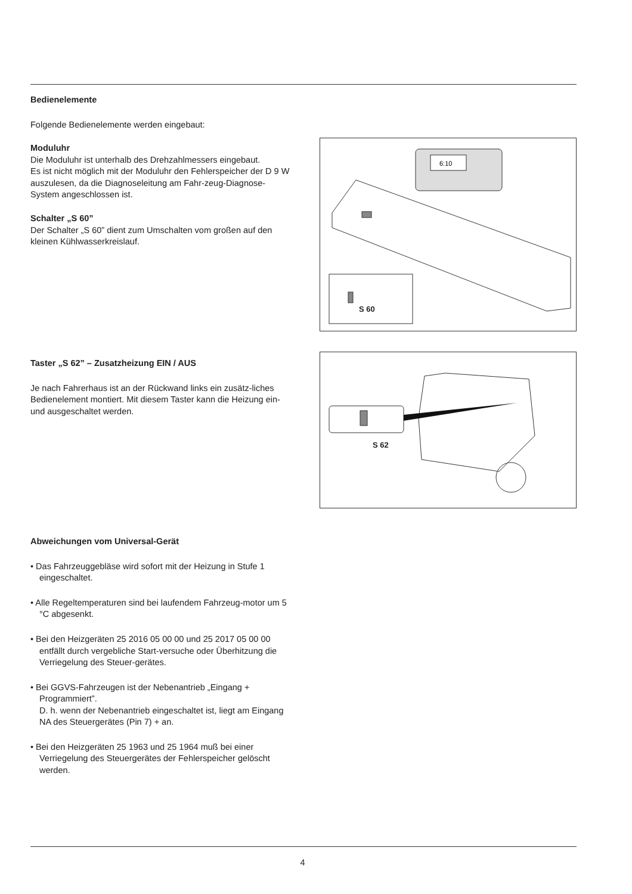Bedienelemente
Folgende Bedienelemente werden eingebaut:
Moduluhr
Die Moduluhr ist unterhalb des Drehzahlmessers eingebaut.
Es ist nicht möglich mit der Moduluhr den Fehlerspeicher der D 9 W auszulesen, da die Diagnoseleitung am Fahr-zeug-Diagnose-System angeschlossen ist.
Schalter „S 60”
Der Schalter „S 60” dient zum Umschalten vom großen auf den kleinen Kühlwasserkreislauf.
6:10
S 60
Taster „S 62” – Zusatzheizung EIN / AUS
Je nach Fahrerhaus ist an der Rückwand links ein zusätz-liches Bedienelement montiert. Mit diesem Taster kann die Heizung ein- und ausgeschaltet werden.
S 62
Abweichungen vom Universal-Gerät
• Das Fahrzeuggebläse wird sofort mit der Heizung in Stufe 1 eingeschaltet.
• Alle Regeltemperaturen sind bei laufendem Fahrzeug-motor um 5 °C abgesenkt.
• Bei den Heizgeräten 25 2016 05 00 00 und 25 2017 05 00 00 entfällt durch vergebliche Start-versuche oder Überhitzung die Verriegelung des Steuer-gerätes.
• Bei GGVS-Fahrzeugen ist der Nebenantrieb „Eingang + Programmiert”.
D. h. wenn der Nebenantrieb eingeschaltet ist, liegt am Eingang NA des Steuergerätes (Pin 7) + an.
• Bei den Heizgeräten 25 1963 und 25 1964 muß bei einer Verriegelung des Steuergerätes der Fehlerspeicher gelöscht werden.
4